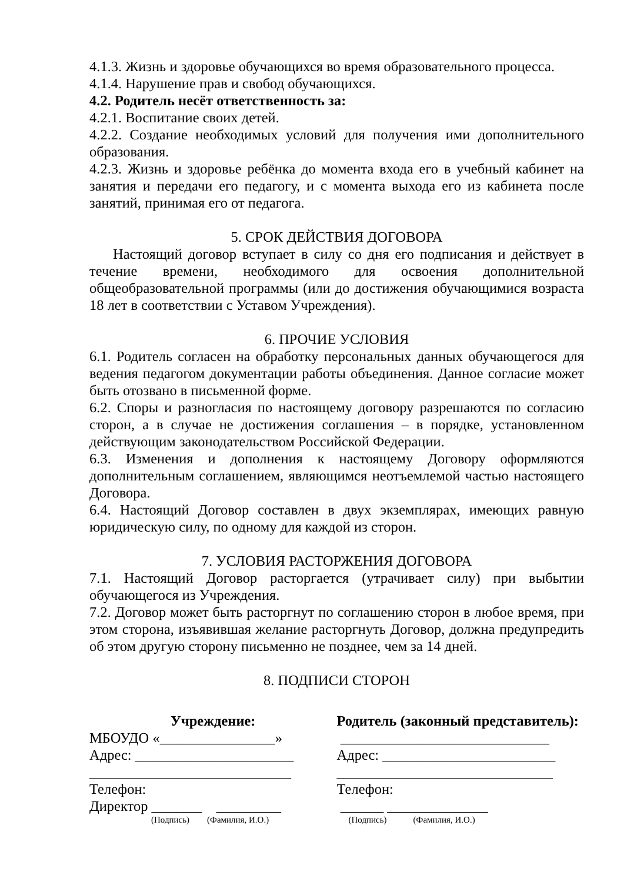4.1.3. Жизнь и здоровье обучающихся во время образовательного процесса.
4.1.4. Нарушение прав и свобод обучающихся.
4.2. Родитель несёт ответственность за:
4.2.1. Воспитание своих детей.
4.2.2. Создание необходимых условий для получения ими дополнительного образования.
4.2.3. Жизнь и здоровье ребёнка до момента входа его в учебный кабинет на занятия и передачи его педагогу, и с момента выхода его из кабинета после занятий, принимая его от педагога.
5. СРОК ДЕЙСТВИЯ ДОГОВОРА
Настоящий договор вступает в силу со дня его подписания и действует в течение времени, необходимого для освоения дополнительной общеобразовательной программы (или до достижения обучающимися возраста 18 лет в соответствии с Уставом Учреждения).
6. ПРОЧИЕ УСЛОВИЯ
6.1. Родитель согласен на обработку персональных данных обучающегося для ведения педагогом документации работы объединения. Данное согласие может быть отозвано в письменной форме.
6.2. Споры и разногласия по настоящему договору разрешаются по согласию сторон, а в случае не достижения соглашения – в порядке, установленном действующим законодательством Российской Федерации.
6.3. Изменения и дополнения к настоящему Договору оформляются дополнительным соглашением, являющимся неотъемлемой частью настоящего Договора.
6.4. Настоящий Договор составлен в двух экземплярах, имеющих равную юридическую силу, по одному для каждой из сторон.
7. УСЛОВИЯ РАСТОРЖЕНИЯ ДОГОВОРА
7.1. Настоящий Договор расторгается (утрачивает силу) при выбытии обучающегося из Учреждения.
7.2. Договор может быть расторгнут по соглашению сторон в любое время, при этом сторона, изъявившая желание расторгнуть Договор, должна предупредить об этом другую сторону письменно не позднее, чем за 14 дней.
8. ПОДПИСИ СТОРОН
Учреждение:
МБОУДО «________________»
Адрес: ______________________
____________________________
Телефон:
Директор _______ _________
(Подпись) (Фамилия, И.О.)
Родитель (законный представитель):
_____________________________
Адрес: ________________________
______________________________
Телефон:
______ ______________
(Подпись) (Фамилия, И.О.)